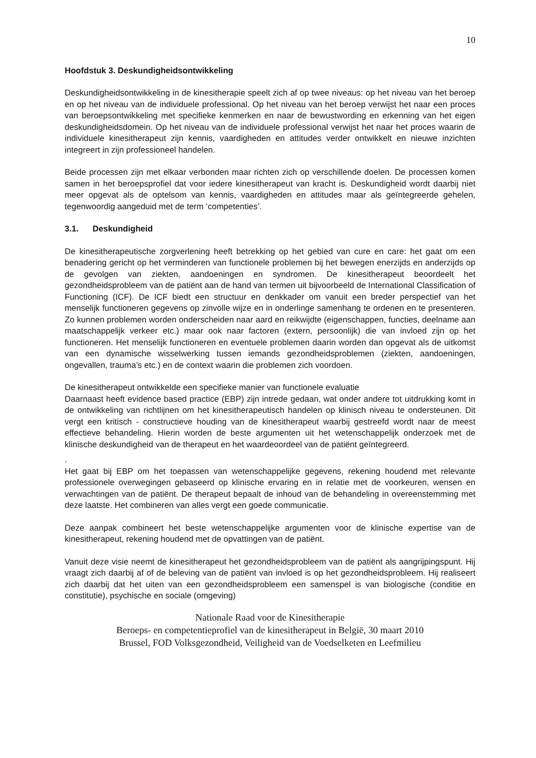10
Hoofdstuk 3. Deskundigheidsontwikkeling
Deskundigheidsontwikkeling in de kinesitherapie speelt zich af op twee niveaus: op het niveau van het beroep en op het niveau van de individuele professional. Op het niveau van het beroep verwijst het naar een proces van beroepsontwikkeling met specifieke kenmerken en naar de bewustwording en erkenning van het eigen deskundigheidsdomein. Op het niveau van de individuele professional verwijst het naar het proces waarin de individuele kinesitherapeut zijn kennis, vaardigheden en attitudes verder ontwikkelt en nieuwe inzichten integreert in zijn professioneel handelen.
Beide processen zijn met elkaar verbonden maar richten zich op verschillende doelen. De processen komen samen in het beroepsprofiel dat voor iedere kinesitherapeut van kracht is. Deskundigheid wordt daarbij niet meer opgevat als de optelsom van kennis, vaardigheden en attitudes maar als geïntegreerde gehelen, tegenwoordig aangeduid met de term ‘competenties’.
3.1. Deskundigheid
De kinesitherapeutische zorgverlening heeft betrekking op het gebied van cure en care: het gaat om een benadering gericht op het verminderen van functionele problemen bij het bewegen enerzijds en anderzijds op de gevolgen van ziekten, aandoeningen en syndromen. De kinesitherapeut beoordeelt het gezondheidsprobleem van de patiënt aan de hand van termen uit bijvoorbeeld de International Classification of Functioning (ICF). De ICF biedt een structuur en denkkader om vanuit een breder perspectief van het menselijk functioneren gegevens op zinvolle wijze en in onderlinge samenhang te ordenen en te presenteren. Zo kunnen problemen worden onderscheiden naar aard en reikwijdte (eigenschappen, functies, deelname aan maatschappelijk verkeer etc.) maar ook naar factoren (extern, persoonlijk) die van invloed zijn op het functioneren. Het menselijk functioneren en eventuele problemen daarin worden dan opgevat als de uitkomst van een dynamische wisselwerking tussen iemands gezondheidsproblemen (ziekten, aandoeningen, ongevallen, trauma’s etc.) en de context waarin die problemen zich voordoen.
De kinesitherapeut ontwikkelde een specifieke manier van functionele evaluatie
Daarnaast heeft evidence based practice (EBP) zijn intrede gedaan, wat onder andere tot uitdrukking komt in de ontwikkeling van richtlijnen om het kinesitherapeutisch handelen op klinisch niveau te ondersteunen. Dit vergt een kritisch - constructieve houding van de kinesitherapeut waarbij gestreefd wordt naar de meest effectieve behandeling. Hierin worden de beste argumenten uit het wetenschappelijk onderzoek met de klinische deskundigheid van de therapeut en het waardeoordeel van de patiënt geïntegreerd.
.
Het gaat bij EBP om het toepassen van wetenschappelijke gegevens, rekening houdend met relevante professionele overwegingen gebaseerd op klinische ervaring en in relatie met de voorkeuren, wensen en verwachtingen van de patiënt. De therapeut bepaalt de inhoud van de behandeling in overeenstemming met deze laatste. Het combineren van alles vergt een goede communicatie.
Deze aanpak combineert het beste wetenschappelijke argumenten voor de klinische expertise van de kinesitherapeut, rekening houdend met de opvattingen van de patiënt.
Vanuit deze visie neemt de kinesitherapeut het gezondheidsprobleem van de patiënt als aangrijpingspunt. Hij vraagt zich daarbij af of de beleving van de patiënt van invloed is op het gezondheidsprobleem. Hij realiseert zich daarbij dat het uiten van een gezondheidsprobleem een samenspel is van biologische (conditie en constitutie), psychische en sociale (omgeving)
Nationale Raad voor de Kinesitherapie
Beroeps- en competentieprofiel van de kinesitherapeut in België, 30 maart 2010
Brussel, FOD Volksgezondheid, Veiligheid van de Voedselketen en Leefmilieu